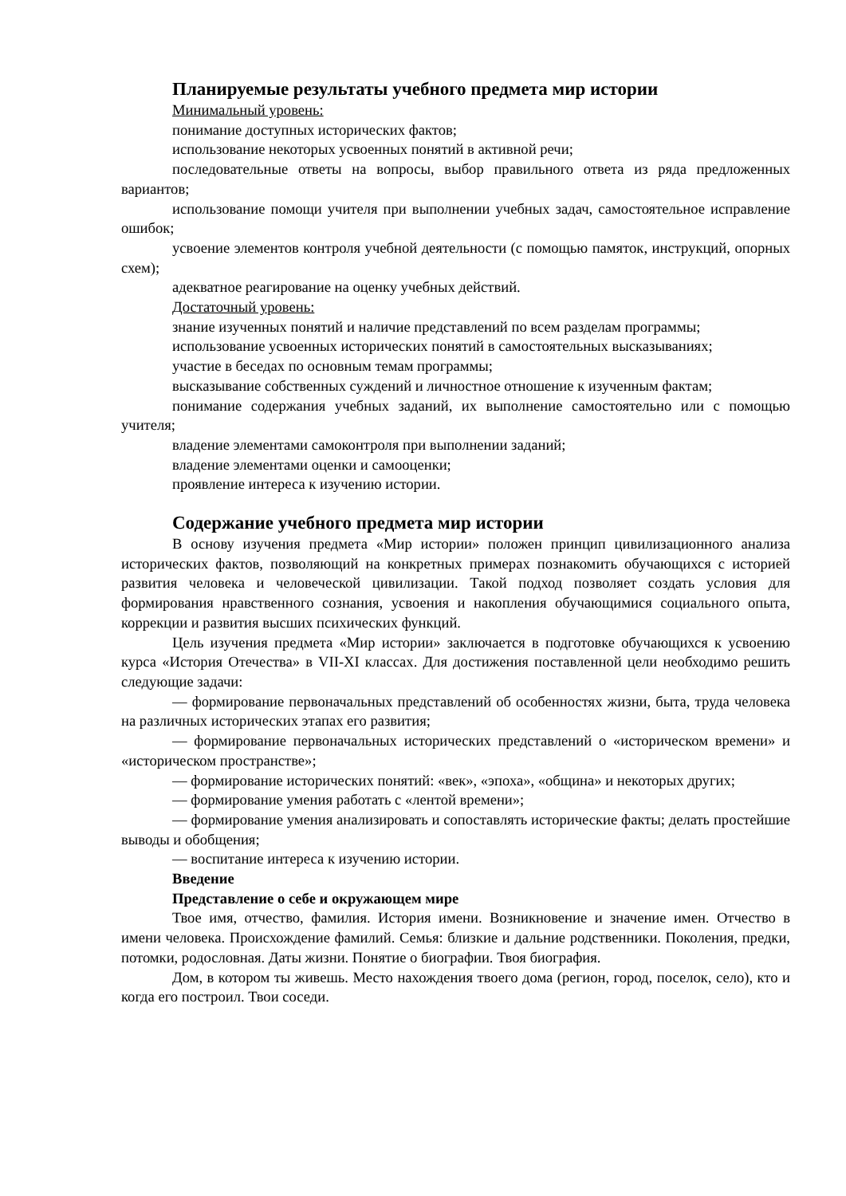Планируемые результаты учебного предмета мир истории
Минимальный уровень:
понимание доступных исторических фактов;
использование некоторых усвоенных понятий в активной речи;
последовательные ответы на вопросы, выбор правильного ответа из ряда предложенных вариантов;
использование помощи учителя при выполнении учебных задач, самостоятельное исправление ошибок;
усвоение элементов контроля учебной деятельности (с помощью памяток, инструкций, опорных схем);
адекватное реагирование на оценку учебных действий.
Достаточный уровень:
знание изученных понятий и наличие представлений по всем разделам программы;
использование усвоенных исторических понятий в самостоятельных высказываниях;
участие в беседах по основным темам программы;
высказывание собственных суждений и личностное отношение к изученным фактам;
понимание содержания учебных заданий, их выполнение самостоятельно или с помощью учителя;
владение элементами самоконтроля при выполнении заданий;
владение элементами оценки и самооценки;
проявление интереса к изучению истории.
Содержание учебного предмета мир истории
В основу изучения предмета «Мир истории» положен принцип цивилизационного анализа исторических фактов, позволяющий на конкретных примерах познакомить обучающихся с историей развития человека и человеческой цивилизации. Такой подход позволяет создать условия для формирования нравственного сознания, усвоения и накопления обучающимися социального опыта, коррекции и развития высших психических функций.
Цель изучения предмета «Мир истории» заключается в подготовке обучающихся к усвоению курса «История Отечества» в VII-XI классах. Для достижения поставленной цели необходимо решить следующие задачи:
— формирование первоначальных представлений об особенностях жизни, быта, труда человека на различных исторических этапах его развития;
— формирование первоначальных исторических представлений о «историческом времени» и «историческом пространстве»;
— формирование исторических понятий: «век», «эпоха», «община» и некоторых других;
— формирование умения работать с «лентой времени»;
— формирование умения анализировать и сопоставлять исторические факты; делать простейшие выводы и обобщения;
— воспитание интереса к изучению истории.
Введение
Представление о себе и окружающем мире
Твое имя, отчество, фамилия. История имени. Возникновение и значение имен. Отчество в имени человека. Происхождение фамилий. Семья: близкие и дальние родственники. Поколения, предки, потомки, родословная. Даты жизни. Понятие о биографии. Твоя биография.
Дом, в котором ты живешь. Место нахождения твоего дома (регион, город, поселок, село), кто и когда его построил. Твои соседи.